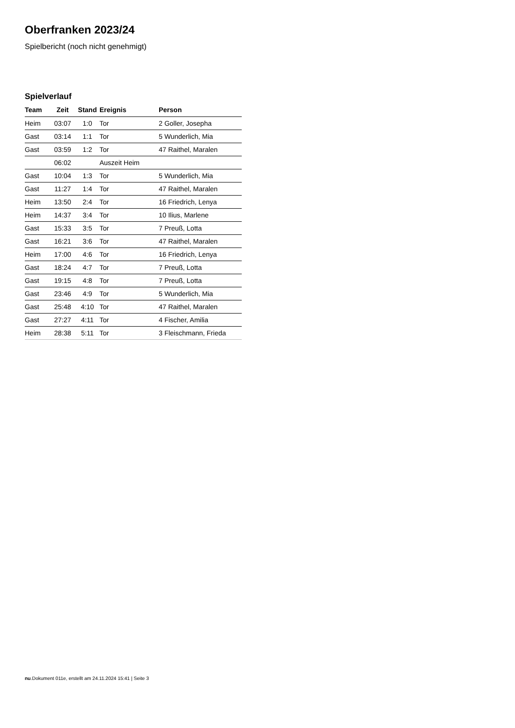Oberfranken 2023/24
Spielbericht (noch nicht genehmigt)
Spielverlauf
| Team | Zeit | Stand | Ereignis | Person |
| --- | --- | --- | --- | --- |
| Heim | 03:07 | 1:0 | Tor | 2 Goller, Josepha |
| Gast | 03:14 | 1:1 | Tor | 5 Wunderlich, Mia |
| Gast | 03:59 | 1:2 | Tor | 47 Raithel, Maralen |
| | 06:02 | | Auszeit Heim | |
| Gast | 10:04 | 1:3 | Tor | 5 Wunderlich, Mia |
| Gast | 11:27 | 1:4 | Tor | 47 Raithel, Maralen |
| Heim | 13:50 | 2:4 | Tor | 16 Friedrich, Lenya |
| Heim | 14:37 | 3:4 | Tor | 10 Ilius, Marlene |
| Gast | 15:33 | 3:5 | Tor | 7 Preuß, Lotta |
| Gast | 16:21 | 3:6 | Tor | 47 Raithel, Maralen |
| Heim | 17:00 | 4:6 | Tor | 16 Friedrich, Lenya |
| Gast | 18:24 | 4:7 | Tor | 7 Preuß, Lotta |
| Gast | 19:15 | 4:8 | Tor | 7 Preuß, Lotta |
| Gast | 23:46 | 4:9 | Tor | 5 Wunderlich, Mia |
| Gast | 25:48 | 4:10 | Tor | 47 Raithel, Maralen |
| Gast | 27:27 | 4:11 | Tor | 4 Fischer, Amilia |
| Heim | 28:38 | 5:11 | Tor | 3 Fleischmann, Frieda |
nu.Dokument 011e, erstellt am 24.11.2024 15:41 | Seite 3